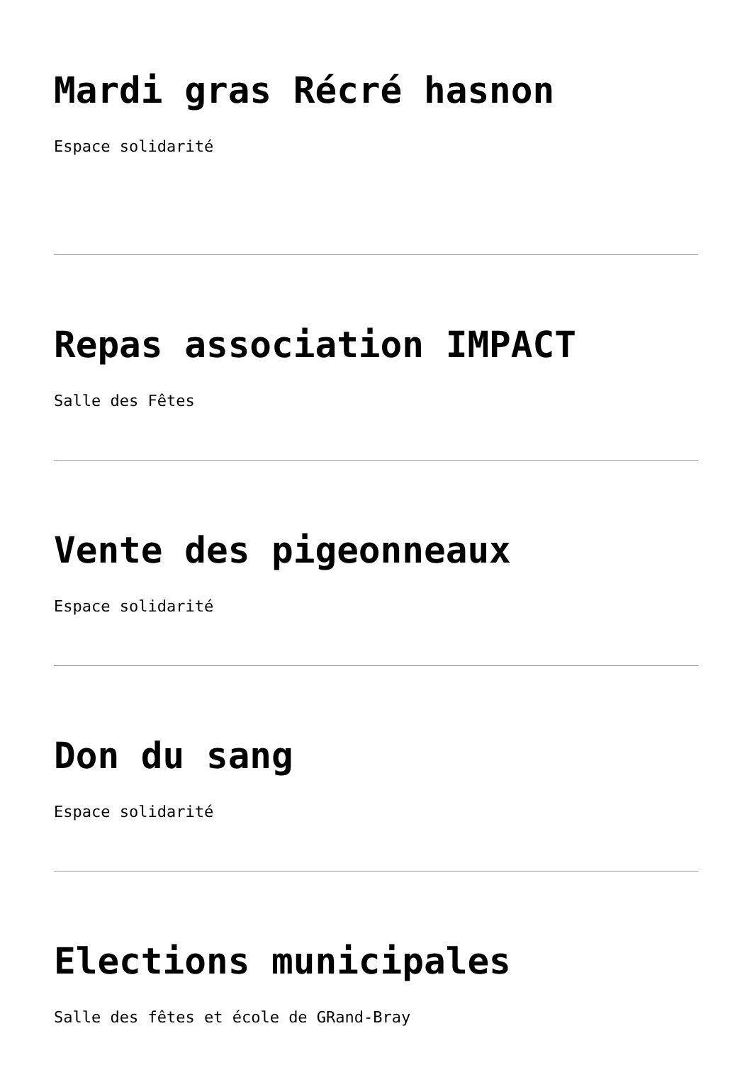Mardi gras Récré hasnon
Espace solidarité
Repas association IMPACT
Salle des Fêtes
Vente des pigeonneaux
Espace solidarité
Don du sang
Espace solidarité
Elections municipales
Salle des fêtes et école de GRand-Bray